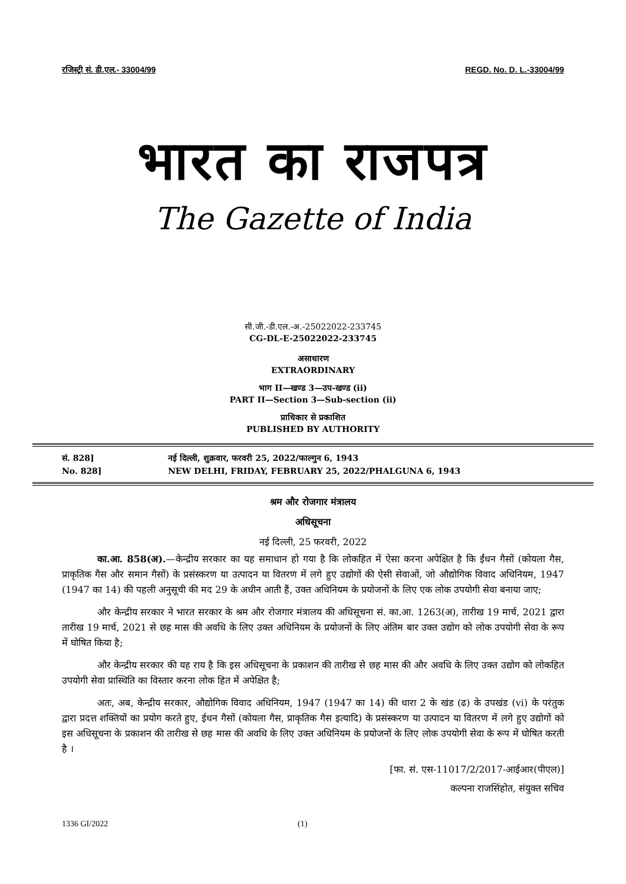रजिस्ट्री सं. डी.एल.- 33004/99 REGD. No. D. L.-33004/99
भारत का राजपत्र
The Gazette of India
सी.जी.-डी.एल.-अ.-25022022-233745
CG-DL-E-25022022-233745
असाधारण
EXTRAORDINARY
भाग II—खण्ड 3—उप-खण्ड (ii)
PART II—Section 3—Sub-section (ii)
प्राधिकार से प्रकाशित
PUBLISHED BY AUTHORITY
सं. 828]
No. 828]
नई दिल्ली, शुक्रवार, फरवरी 25, 2022/फाल्गुन 6, 1943
NEW DELHI, FRIDAY, FEBRUARY 25, 2022/PHALGUNA 6, 1943
श्रम और रोजगार मंत्रालय
अधिसूचना
नई दिल्ली, 25 फरवरी, 2022
का.आ. 858(अ).—केन्द्रीय सरकार का यह समाधान हो गया है कि लोकहित में ऐसा करना अपेक्षित है कि ईंधन गैसों (कोयला गैस, प्राकृतिक गैस और समान गैसों) के प्रसंस्करण या उत्पादन या वितरण में लगे हुए उद्योगों की ऐसी सेवाओं, जो औद्योगिक विवाद अधिनियम, 1947 (1947 का 14) की पहली अनुसूची की मद 29 के अधीन आती हैं, उक्त अधिनियम के प्रयोजनों के लिए एक लोक उपयोगी सेवा बनाया जाए;
और केन्द्रीय सरकार ने भारत सरकार के श्रम और रोजगार मंत्रालय की अधिसूचना सं. का.आ. 1263(अ), तारीख 19 मार्च, 2021 द्वारा तारीख 19 मार्च, 2021 से छह मास की अवधि के लिए उक्त अधिनियम के प्रयोजनों के लिए अंतिम बार उक्त उद्योग को लोक उपयोगी सेवा के रूप में घोषित किया है;
और केन्द्रीय सरकार की यह राय है कि इस अधिसूचना के प्रकाशन की तारीख से छह मास की और अवधि के लिए उक्त उद्योग को लोकहित उपयोगी सेवा प्रास्थिति का विस्तार करना लोक हित में अपेक्षित है;
अतः, अब, केन्द्रीय सरकार, औद्योगिक विवाद अधिनियम, 1947 (1947 का 14) की धारा 2 के खंड (ढ) के उपखंड (vi) के परंतुक द्वारा प्रदत्त शक्तियों का प्रयोग करते हुए, ईधन गैसों (कोयला गैस, प्राकृतिक गैस इत्यादि) के प्रसंस्करण या उत्पादन या वितरण में लगे हुए उद्योगों को इस अधिसूचना के प्रकाशन की तारीख से छह मास की अवधि के लिए उक्त अधिनियम के प्रयोजनों के लिए लोक उपयोगी सेवा के रूप में घोषित करती है ।
[फा. सं. एस-11017/2/2017-आईआर(पीएल)]
कल्पना राजसिंहोत, संयुक्त सचिव
1336 GI/2022 (1)